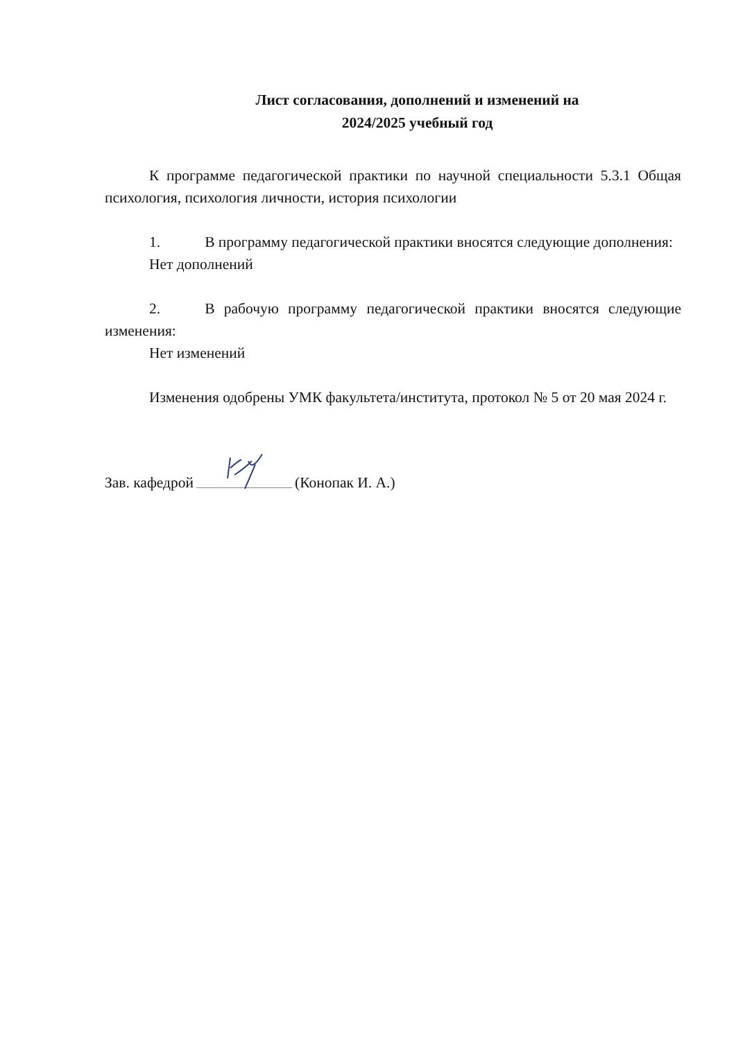Лист согласования, дополнений и изменений на
2024/2025 учебный год
К программе педагогической практики по научной специальности 5.3.1 Общая психология, психология личности, история психологии
1. В программу педагогической практики вносятся следующие дополнения:
Нет дополнений
2. В рабочую программу педагогической практики вносятся следующие изменения:
Нет изменений
Изменения одобрены УМК факультета/института, протокол № 5 от 20 мая 2024 г.
Зав. кафедрой (Конопак И. А.)